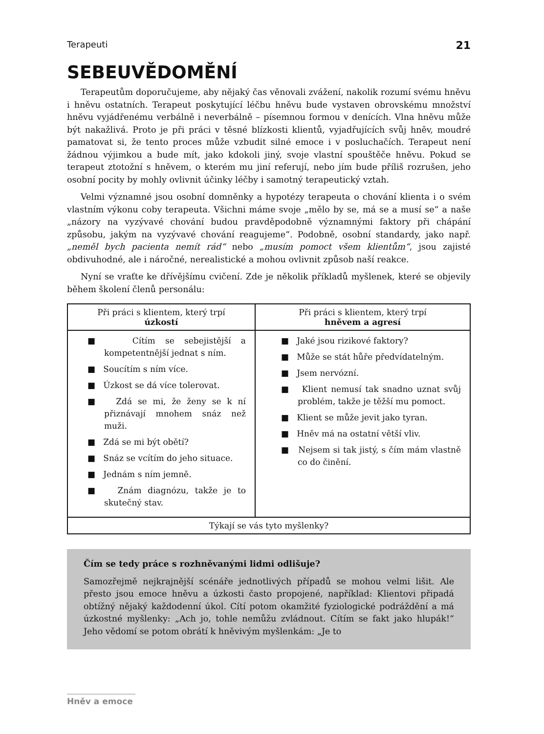Terapeuti 21
SEBEUVĚDOMĚNÍ
Terapeutům doporučujeme, aby nějaký čas věnovali zvážení, nakolik rozumí svému hněvu i hněvu ostatních. Terapeut poskytující léčbu hněvu bude vystaven obrovskému množství hněvu vyjádřenému verbálně i neverbálně – písemnou formou v denících. Vlna hněvu může být nakažlivá. Proto je při práci v těsné blízkosti klientů, vyjadřujících svůj hněv, moudré pamatovat si, že tento proces může vzbudit silné emoce i v posluchačích. Terapeut není žádnou výjimkou a bude mít, jako kdokoli jiný, svoje vlastní spouštěče hněvu. Pokud se terapeut ztotožní s hněvem, o kterém mu jiní referují, nebo jím bude příliš rozrušen, jeho osobní pocity by mohly ovlivnit účinky léčby i samotný terapeutický vztah.
Velmi významné jsou osobní domněnky a hypotézy terapeuta o chování klienta i o svém vlastním výkonu coby terapeuta. Všichni máme svoje „mělo by se, má se a musí se“ a naše „názory na vyzývavé chování budou pravděpodobně významnými faktory při chápání způsobu, jakým na vyzývavé chování reagujeme“. Podobně, osobní standardy, jako např. „neměl bych pacienta nemít rád“ nebo „musím pomoct všem klientům“, jsou zajisté obdivuhodné, ale i náročné, nerealistické a mohou ovlivnit způsob naší reakce.
Nyní se vraťte ke dřívějšímu cvičení. Zde je několik příkladů myšlenek, které se objevily během školení členů personálu:
| Při práci s klientem, který trpí úzkostí | Při práci s klientem, který trpí hněvem a agresí |
| --- | --- |
| ■ Cítím se sebejistější a kompetentnější jednat s ním. ■ Soucítím s ním více. ■ Úzkost se dá více tolerovat. ■ Zdá se mi, že ženy se k ní přiznávají mnohem snáz než muži. ■ Zdá se mi být obětí? ■ Snáz se vcítím do jeho situace. ■ Jednám s ním jemně. ■ Znám diagnózu, takže je to skutečný stav. | ■ Jaké jsou rizikové faktory? ■ Může se stát hůře předvídatelným. ■ Jsem nervózní. ■ Klient nemusí tak snadno uznat svůj problém, takže je těžší mu pomoct. ■ Klient se může jevit jako tyran. ■ Hněv má na ostatní větší vliv. ■ Nejsem si tak jistý, s čím mám vlastně co do činění. |
| Týkají se vás tyto myšlenky? | |
Čím se tedy práce s rozhněvanými lidmi odlišuje?
Samozřejmě nejkrajnější scénáře jednotlivých případů se mohou velmi lišit. Ale přesto jsou emoce hněvu a úzkosti často propojené, například: Klientovi připadá obtížný nějaký každodenní úkol. Cítí potom okamžité fyziologické podráždění a má úzkostné myšlenky: „Ach jo, tohle nemůžu zvládnout. Cítím se fakt jako hlupák!“ Jeho vědomí se potom obrátí k hněvivým myšlenkám: „Je to
Hněv a emoce